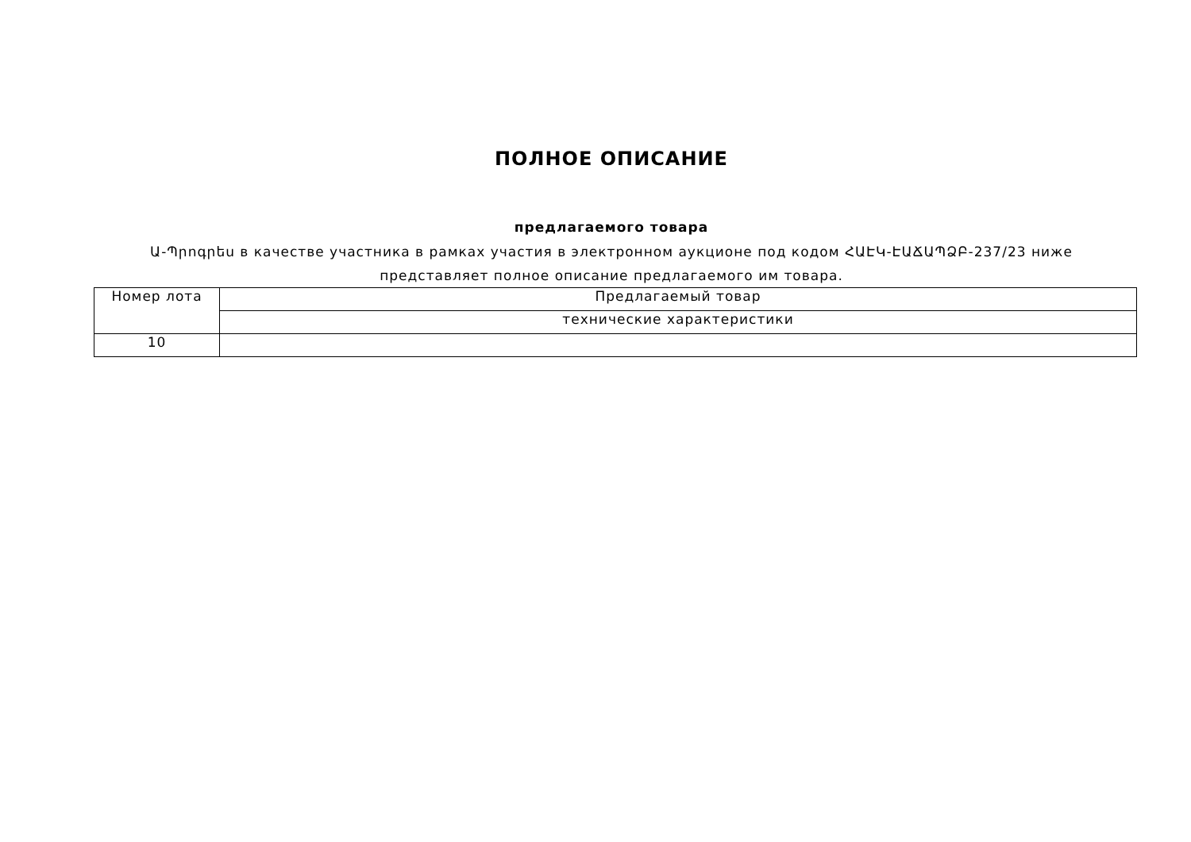ПОЛНОЕ ОПИСАНИЕ
предлагаемого товара
Ա-Պրոգրես в качестве участника в рамках участия в электронном аукционе под кодом ՀԱԷԿ-ԷԱՃԱՊՁԲ-237/23 ниже представляет полное описание предлагаемого им товара.
| Номер лота | Предлагаемый товар |
| | технические характеристики |
| 10 | |